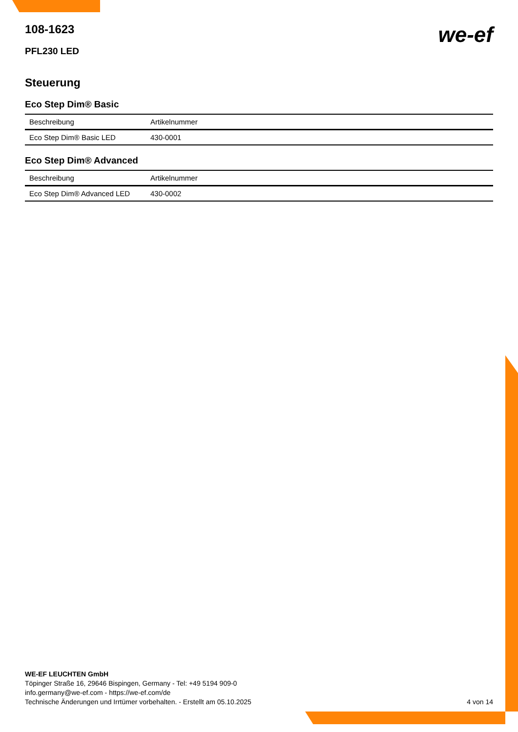we-ef
108-1623
PFL230 LED
Steuerung
Eco Step Dim® Basic
| Beschreibung | Artikelnummer |
| --- | --- |
| Eco Step Dim® Basic LED | 430-0001 |
Eco Step Dim® Advanced
| Beschreibung | Artikelnummer |
| --- | --- |
| Eco Step Dim® Advanced LED | 430-0002 |
WE-EF LEUCHTEN GmbH
Töpinger Straße 16, 29646 Bispingen, Germany - Tel: +49 5194 909-0
info.germany@we-ef.com - https://we-ef.com/de
4 von 14 Technische Änderungen und Irrtümer vorbehalten. - Erstellt am 05.10.2025